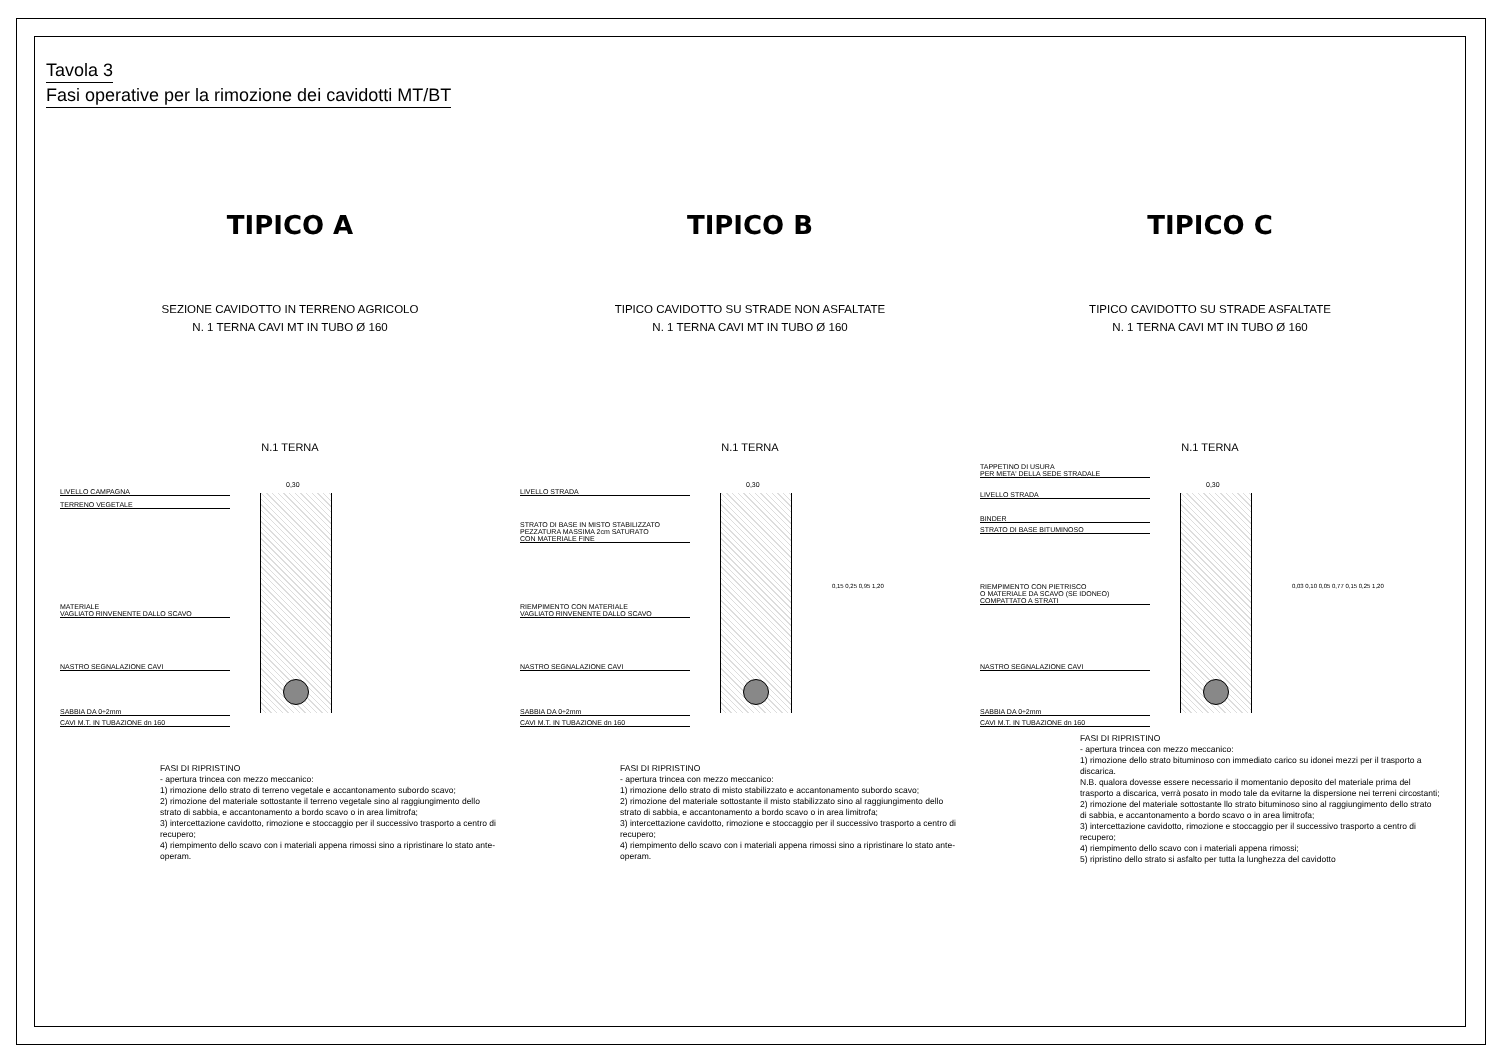Tavola 3
Fasi operative per la rimozione dei cavidotti MT/BT
TIPICO A
SEZIONE CAVIDOTTO IN TERRENO AGRICOLO
N. 1 TERNA CAVI MT IN TUBO Ø 160
N.1 TERNA
LIVELLO CAMPAGNA
TERRENO VEGETALE
MATERIALE
VAGLIATO RINVENENTE DALLO SCAVO
NASTRO SEGNALAZIONE CAVI
SABBIA DA 0÷2mm
CAVI M.T. IN TUBAZIONE dn 160
0,30
FASI DI RIPRISTINO
- apertura trincea con mezzo meccanico:
1) rimozione dello strato di terreno vegetale e accantonamento subordo scavo;
2) rimozione del materiale sottostante il terreno vegetale sino al raggiungimento dello strato di sabbia, e accantonamento a bordo scavo o in area limitrofa;
3) intercettazione cavidotto, rimozione e stoccaggio per il successivo trasporto a centro di recupero;
4) riempimento dello scavo con i materiali appena rimossi sino a ripristinare lo stato ante-operam.
TIPICO B
TIPICO CAVIDOTTO SU STRADE NON ASFALTATE
N. 1 TERNA CAVI MT IN TUBO Ø 160
N.1 TERNA
LIVELLO STRADA
STRATO DI BASE IN MISTO STABILIZZATO
PEZZATURA MASSIMA 2cm SATURATO
CON MATERIALE FINE
RIEMPIMENTO CON MATERIALE
VAGLIATO RINVENENTE DALLO SCAVO
NASTRO SEGNALAZIONE CAVI
SABBIA DA 0÷2mm
CAVI M.T. IN TUBAZIONE dn 160
0,30
0,15 0,25 0,95 1,20
FASI DI RIPRISTINO
- apertura trincea con mezzo meccanico:
1) rimozione dello strato di misto stabilizzato e accantonamento subordo scavo;
2) rimozione del materiale sottostante il misto stabilizzato sino al raggiungimento dello strato di sabbia, e accantonamento a bordo scavo o in area limitrofa;
3) intercettazione cavidotto, rimozione e stoccaggio per il successivo trasporto a centro di recupero;
4) riempimento dello scavo con i materiali appena rimossi sino a ripristinare lo stato ante-operam.
TIPICO C
TIPICO CAVIDOTTO SU STRADE ASFALTATE
N. 1 TERNA CAVI MT IN TUBO Ø 160
N.1 TERNA
TAPPETINO DI USURA
PER META' DELLA SEDE STRADALE
LIVELLO STRADA
BINDER
STRATO DI BASE BITUMINOSO
RIEMPIMENTO CON PIETRISCO
O MATERIALE DA SCAVO (SE IDONEO)
COMPATTATO A STRATI
NASTRO SEGNALAZIONE CAVI
SABBIA DA 0÷2mm
CAVI M.T. IN TUBAZIONE dn 160
0,30
0,03 0,10 0,05 0,77 0,15 0,25 1,20
FASI DI RIPRISTINO
- apertura trincea con mezzo meccanico:
1) rimozione dello strato bituminoso con immediato carico su idonei mezzi per il trasporto a discarica.
N.B. qualora dovesse essere necessario il momentanio deposito del materiale prima del trasporto a discarica, verrà posato in modo tale da evitarne la dispersione nei terreni circostanti;
2) rimozione del materiale sottostante llo strato bituminoso sino al raggiungimento dello strato di sabbia, e accantonamento a bordo scavo o in area limitrofa;
3) intercettazione cavidotto, rimozione e stoccaggio per il successivo trasporto a centro di recupero;
4) riempimento dello scavo con i materiali appena rimossi;
5) ripristino dello strato si asfalto per tutta la lunghezza del cavidotto